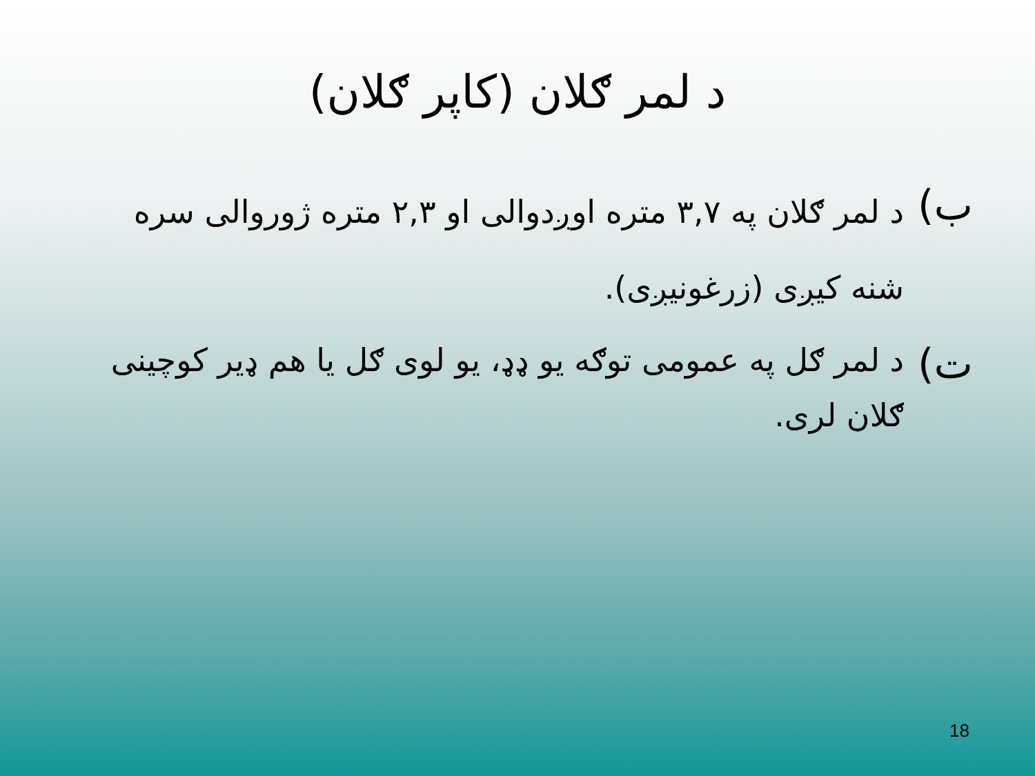د لمر ګلان (کاپر ګلان)
ب)
د لمر ګلان په ۳,۷ متره اوږدوالی او ۲,۳ متره ژوروالی سره شنه کیږی (زرغونیږی).
ت)
د لمر ګل په عمومی توګه یو ډډ، یو لوی ګل یا هم ډیر کوچینی ګلان لری.
18